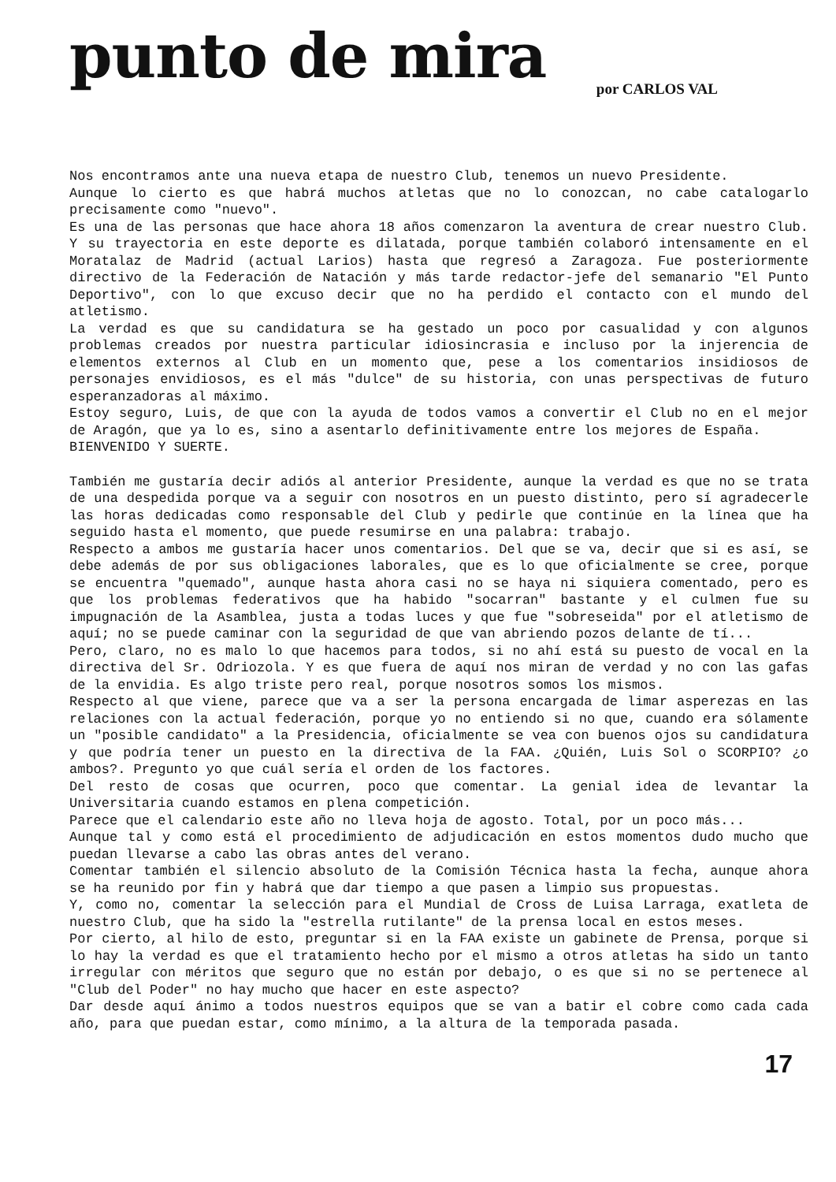punto de mira
por CARLOS VAL
Nos encontramos ante una nueva etapa de nuestro Club, tenemos un nuevo Presidente.
Aunque lo cierto es que habrá muchos atletas que no lo conozcan, no cabe catalogarlo precisamente como "nuevo".
Es una de las personas que hace ahora 18 años comenzaron la aventura de crear nuestro Club. Y su trayectoria en este deporte es dilatada, porque también colaboró intensamente en el Moratalaz de Madrid (actual Larios) hasta que regresó a Zaragoza. Fue posteriormente directivo de la Federación de Natación y más tarde redactor-jefe del semanario "El Punto Deportivo", con lo que excuso decir que no ha perdido el contacto con el mundo del atletismo.
La verdad es que su candidatura se ha gestado un poco por casualidad y con algunos problemas creados por nuestra particular idiosincrasia e incluso por la injerencia de elementos externos al Club en un momento que, pese a los comentarios insidiosos de personajes envidiosos, es el más "dulce" de su historia, con unas perspectivas de futuro esperanzadoras al máximo.
Estoy seguro, Luis, de que con la ayuda de todos vamos a convertir el Club no en el mejor de Aragón, que ya lo es, sino a asentarlo definitivamente entre los mejores de España.
BIENVENIDO Y SUERTE.
También me gustaría decir adiós al anterior Presidente, aunque la verdad es que no se trata de una despedida porque va a seguir con nosotros en un puesto distinto, pero sí agradecerle las horas dedicadas como responsable del Club y pedirle que continúe en la línea que ha seguido hasta el momento, que puede resumirse en una palabra: trabajo.
Respecto a ambos me gustaría hacer unos comentarios. Del que se va, decir que si es así, se debe además de por sus obligaciones laborales, que es lo que oficialmente se cree, porque se encuentra "quemado", aunque hasta ahora casi no se haya ni siquiera comentado, pero es que los problemas federativos que ha habido "socarran" bastante y el culmen fue su impugnación de la Asamblea, justa a todas luces y que fue "sobreseida" por el atletismo de aquí; no se puede caminar con la seguridad de que van abriendo pozos delante de tí...
Pero, claro, no es malo lo que hacemos para todos, si no ahí está su puesto de vocal en la directiva del Sr. Odriozola. Y es que fuera de aquí nos miran de verdad y no con las gafas de la envidia. Es algo triste pero real, porque nosotros somos los mismos.
Respecto al que viene, parece que va a ser la persona encargada de limar asperezas en las relaciones con la actual federación, porque yo no entiendo si no que, cuando era sólamente un "posible candidato" a la Presidencia, oficialmente se vea con buenos ojos su candidatura y que podría tener un puesto en la directiva de la FAA. ¿Quién, Luis Sol o SCORPIO? ¿o ambos?. Pregunto yo que cuál sería el orden de los factores.
Del resto de cosas que ocurren, poco que comentar. La genial idea de levantar la Universitaria cuando estamos en plena competición.
Parece que el calendario este año no lleva hoja de agosto. Total, por un poco más...
Aunque tal y como está el procedimiento de adjudicación en estos momentos dudo mucho que puedan llevarse a cabo las obras antes del verano.
Comentar también el silencio absoluto de la Comisión Técnica hasta la fecha, aunque ahora se ha reunido por fin y habrá que dar tiempo a que pasen a limpio sus propuestas.
Y, como no, comentar la selección para el Mundial de Cross de Luisa Larraga, exatleta de nuestro Club, que ha sido la "estrella rutilante" de la prensa local en estos meses.
Por cierto, al hilo de esto, preguntar si en la FAA existe un gabinete de Prensa, porque si lo hay la verdad es que el tratamiento hecho por el mismo a otros atletas ha sido un tanto irregular con méritos que seguro que no están por debajo, o es que si no se pertenece al "Club del Poder" no hay mucho que hacer en este aspecto?
Dar desde aquí ánimo a todos nuestros equipos que se van a batir el cobre como cada cada año, para que puedan estar, como mínimo, a la altura de la temporada pasada.
17